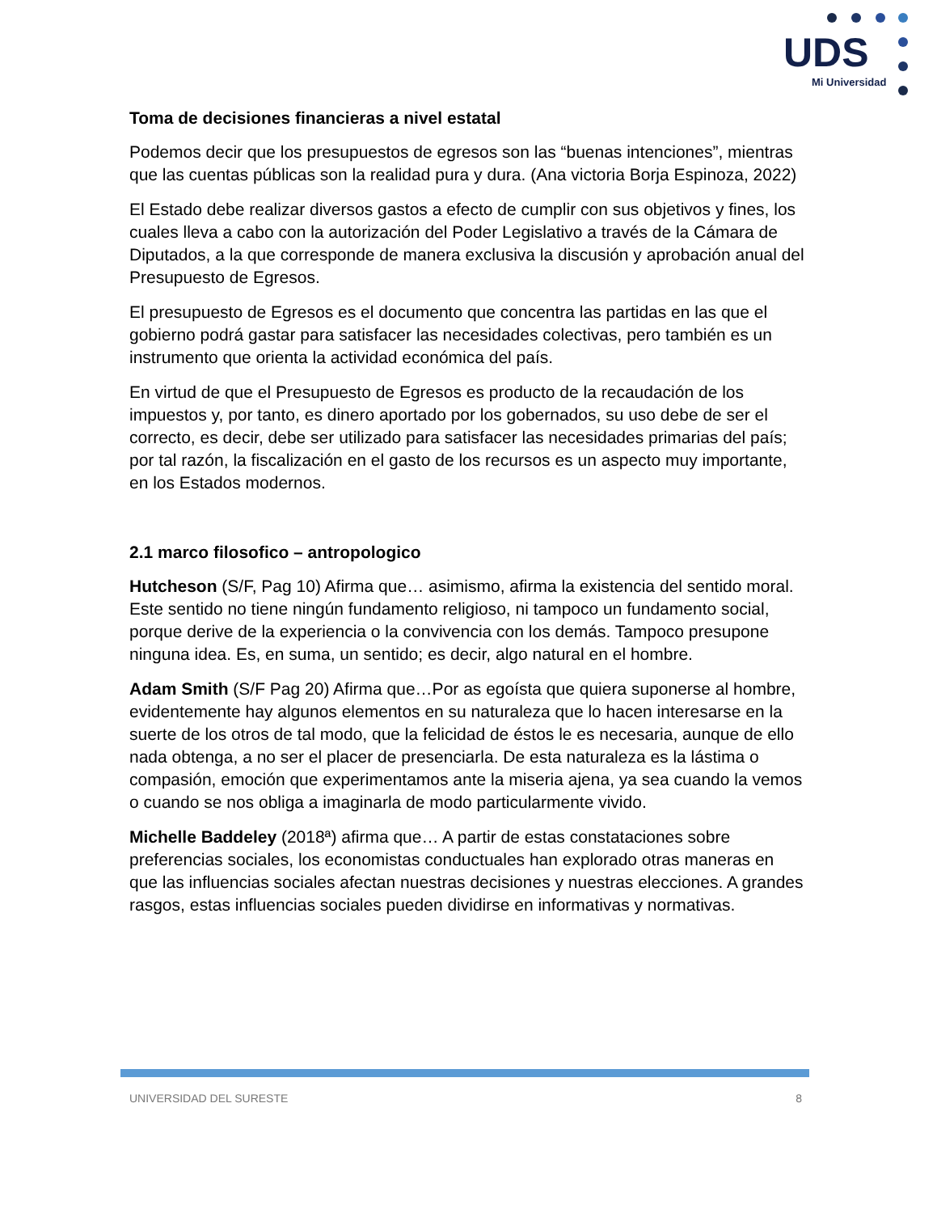UDS
Mi Universidad
Toma de decisiones financieras a nivel estatal
Podemos decir que los presupuestos de egresos son las “buenas intenciones”, mientras que las cuentas públicas son la realidad pura y dura. (Ana victoria Borja Espinoza, 2022)
El Estado debe realizar diversos gastos a efecto de cumplir con sus objetivos y fines, los cuales lleva a cabo con la autorización del Poder Legislativo a través de la Cámara de Diputados, a la que corresponde de manera exclusiva la discusión y aprobación anual del Presupuesto de Egresos.
El presupuesto de Egresos es el documento que concentra las partidas en las que el gobierno podrá gastar para satisfacer las necesidades colectivas, pero también es un instrumento que orienta la actividad económica del país.
En virtud de que el Presupuesto de Egresos es producto de la recaudación de los impuestos y, por tanto, es dinero aportado por los gobernados, su uso debe de ser el correcto, es decir, debe ser utilizado para satisfacer las necesidades primarias del país; por tal razón, la fiscalización en el gasto de los recursos es un aspecto muy importante, en los Estados modernos.
2.1 marco filosofico – antropologico
Hutcheson (S/F, Pag 10) Afirma que… asimismo, afirma la existencia del sentido moral. Este sentido no tiene ningún fundamento religioso, ni tampoco un fundamento social, porque derive de la experiencia o la convivencia con los demás. Tampoco presupone ninguna idea. Es, en suma, un sentido; es decir, algo natural en el hombre.
Adam Smith (S/F Pag 20) Afirma que…Por as egoísta que quiera suponerse al hombre, evidentemente hay algunos elementos en su naturaleza que lo hacen interesarse en la suerte de los otros de tal modo, que la felicidad de éstos le es necesaria, aunque de ello nada obtenga, a no ser el placer de presenciarla. De esta naturaleza es la lástima o compasión, emoción que experimentamos ante la miseria ajena, ya sea cuando la vemos o cuando se nos obliga a imaginarla de modo particularmente vivido.
Michelle Baddeley (2018ª) afirma que… A partir de estas constataciones sobre preferencias sociales, los economistas conductuales han explorado otras maneras en que las influencias sociales afectan nuestras decisiones y nuestras elecciones. A grandes rasgos, estas influencias sociales pueden dividirse en informativas y normativas.
UNIVERSIDAD DEL SURESTE 8